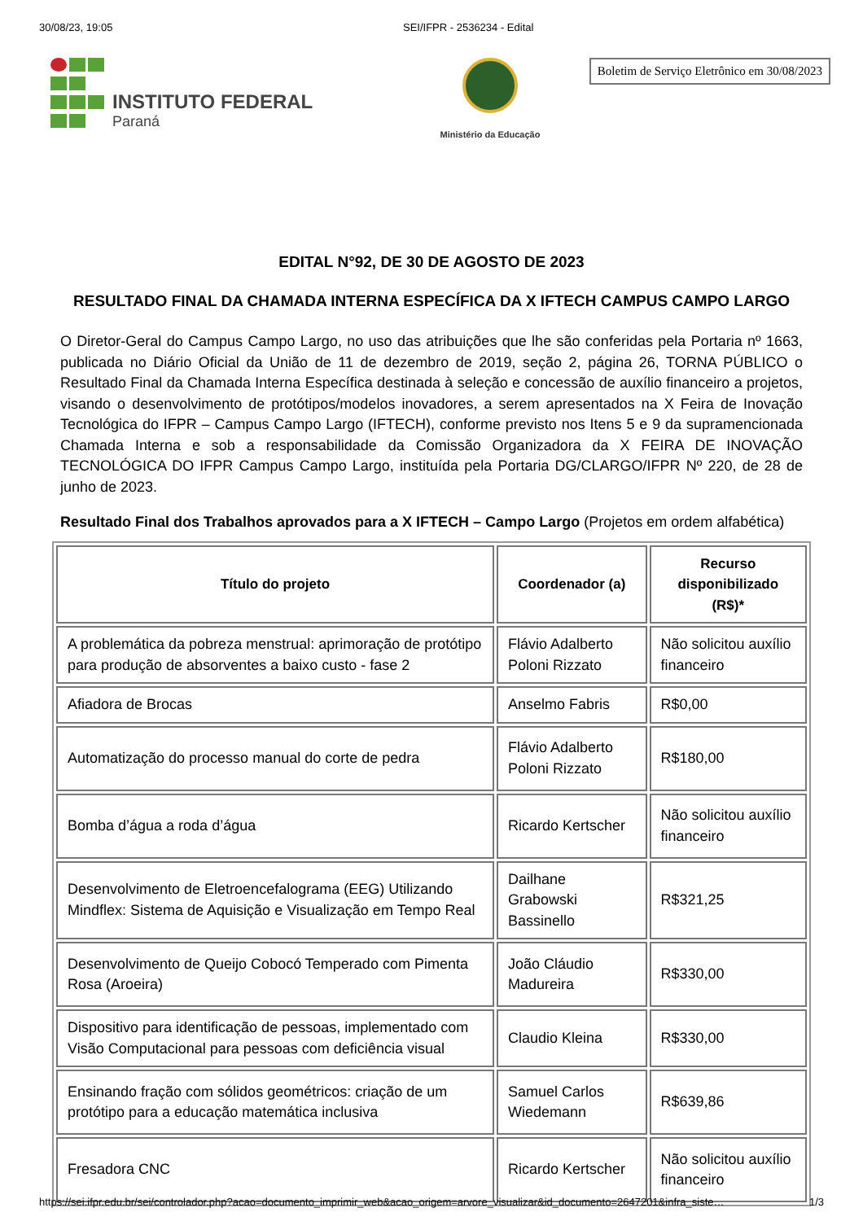30/08/23, 19:05 SEI/IFPR - 2536234 - Edital
INSTITUTO FEDERAL
Paraná
Ministério da Educação
Boletim de Serviço Eletrônico em 30/08/2023
EDITAL N°92, DE 30 DE AGOSTO DE 2023
RESULTADO FINAL DA CHAMADA INTERNA ESPECÍFICA DA X IFTECH CAMPUS CAMPO LARGO
O Diretor-Geral do Campus Campo Largo, no uso das atribuições que lhe são conferidas pela Portaria nº 1663, publicada no Diário Oficial da União de 11 de dezembro de 2019, seção 2, página 26, TORNA PÚBLICO o Resultado Final da Chamada Interna Específica destinada à seleção e concessão de auxílio financeiro a projetos, visando o desenvolvimento de protótipos/modelos inovadores, a serem apresentados na X Feira de Inovação Tecnológica do IFPR – Campus Campo Largo (IFTECH), conforme previsto nos Itens 5 e 9 da supramencionada Chamada Interna e sob a responsabilidade da Comissão Organizadora da X FEIRA DE INOVAÇÃO TECNOLÓGICA DO IFPR Campus Campo Largo, instituída pela Portaria DG/CLARGO/IFPR Nº 220, de 28 de junho de 2023.
Resultado Final dos Trabalhos aprovados para a X IFTECH – Campo Largo (Projetos em ordem alfabética)
| Título do projeto | Coordenador (a) | Recurso disponibilizado (R$)* |
| --- | --- | --- |
| A problemática da pobreza menstrual: aprimoração de protótipo para produção de absorventes a baixo custo - fase 2 | Flávio Adalberto Poloni Rizzato | Não solicitou auxílio financeiro |
| Afiadora de Brocas | Anselmo Fabris | R$0,00 |
| Automatização do processo manual do corte de pedra | Flávio Adalberto Poloni Rizzato | R$180,00 |
| Bomba d’água a roda d’água | Ricardo Kertscher | Não solicitou auxílio financeiro |
| Desenvolvimento de Eletroencefalograma (EEG) Utilizando Mindflex: Sistema de Aquisição e Visualização em Tempo Real | Dailhane Grabowski Bassinello | R$321,25 |
| Desenvolvimento de Queijo Cobocó Temperado com Pimenta Rosa (Aroeira) | João Cláudio Madureira | R$330,00 |
| Dispositivo para identificação de pessoas, implementado com Visão Computacional para pessoas com deficiência visual | Claudio Kleina | R$330,00 |
| Ensinando fração com sólidos geométricos: criação de um protótipo para a educação matemática inclusiva | Samuel Carlos Wiedemann | R$639,86 |
| Fresadora CNC | Ricardo Kertscher | Não solicitou auxílio financeiro |
https://sei.ifpr.edu.br/sei/controlador.php?acao=documento_imprimir_web&acao_origem=arvore_visualizar&id_documento=2647201&infra_siste… 1/3